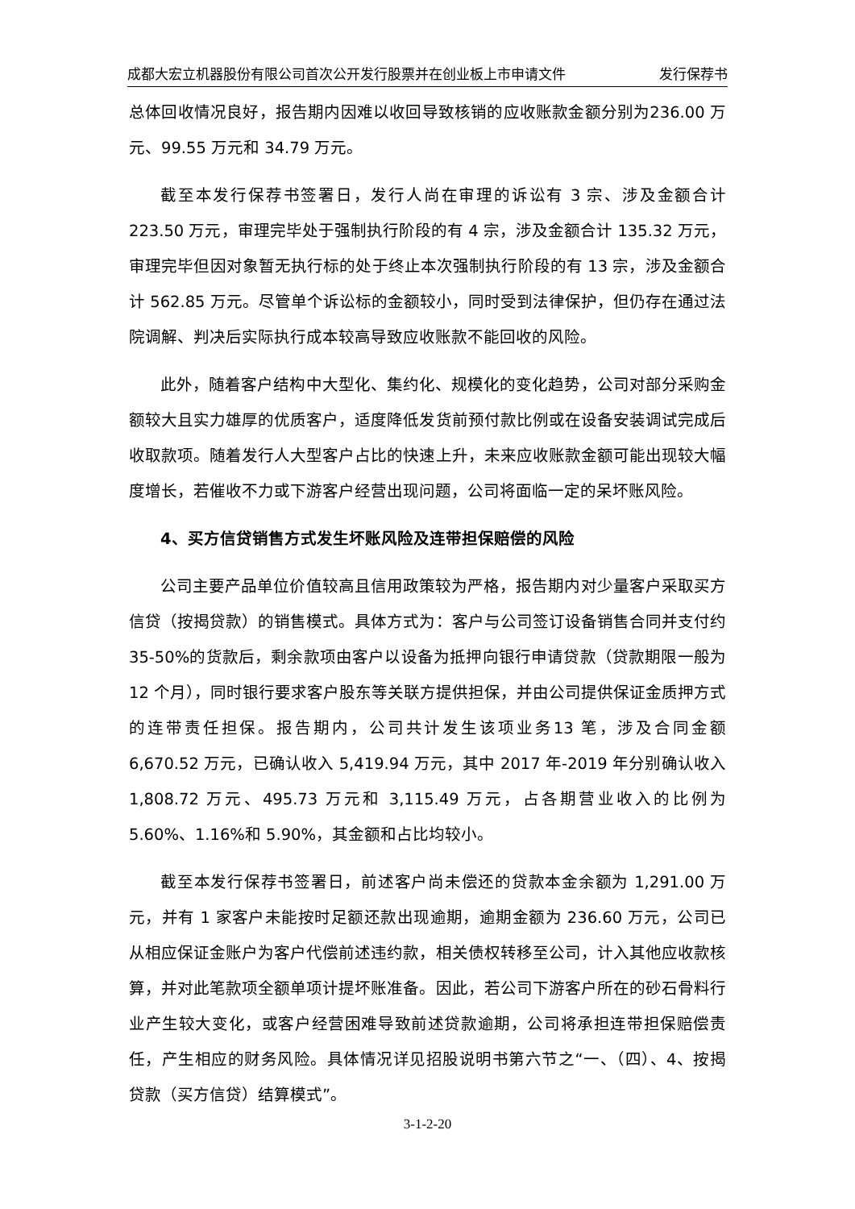成都大宏立机器股份有限公司首次公开发行股票并在创业板上市申请文件 发行保荐书
总体回收情况良好，报告期内因难以收回导致核销的应收账款金额分别为236.00 万元、99.55 万元和 34.79 万元。
截至本发行保荐书签署日，发行人尚在审理的诉讼有 3 宗、涉及金额合计223.50 万元，审理完毕处于强制执行阶段的有 4 宗，涉及金额合计 135.32 万元，审理完毕但因对象暂无执行标的处于终止本次强制执行阶段的有 13 宗，涉及金额合计 562.85 万元。尽管单个诉讼标的金额较小，同时受到法律保护，但仍存在通过法院调解、判决后实际执行成本较高导致应收账款不能回收的风险。
此外，随着客户结构中大型化、集约化、规模化的变化趋势，公司对部分采购金额较大且实力雄厚的优质客户，适度降低发货前预付款比例或在设备安装调试完成后收取款项。随着发行人大型客户占比的快速上升，未来应收账款金额可能出现较大幅度增长，若催收不力或下游客户经营出现问题，公司将面临一定的呆坏账风险。
4、买方信贷销售方式发生坏账风险及连带担保赔偿的风险
公司主要产品单位价值较高且信用政策较为严格，报告期内对少量客户采取买方信贷（按揭贷款）的销售模式。具体方式为：客户与公司签订设备销售合同并支付约 35-50%的货款后，剩余款项由客户以设备为抵押向银行申请贷款（贷款期限一般为 12 个月），同时银行要求客户股东等关联方提供担保，并由公司提供保证金质押方式的连带责任担保。报告期内，公司共计发生该项业务13 笔，涉及合同金额 6,670.52 万元，已确认收入 5,419.94 万元，其中 2017 年-2019 年分别确认收入 1,808.72 万元、495.73 万元和 3,115.49 万元，占各期营业收入的比例为 5.60%、1.16%和 5.90%，其金额和占比均较小。
截至本发行保荐书签署日，前述客户尚未偿还的贷款本金余额为 1,291.00 万元，并有 1 家客户未能按时足额还款出现逾期，逾期金额为 236.60 万元，公司已从相应保证金账户为客户代偿前述违约款，相关债权转移至公司，计入其他应收款核算，并对此笔款项全额单项计提坏账准备。因此，若公司下游客户所在的砂石骨料行业产生较大变化，或客户经营困难导致前述贷款逾期，公司将承担连带担保赔偿责任，产生相应的财务风险。具体情况详见招股说明书第六节之“一、（四）、4、按揭贷款（买方信贷）结算模式”。
3-1-2-20